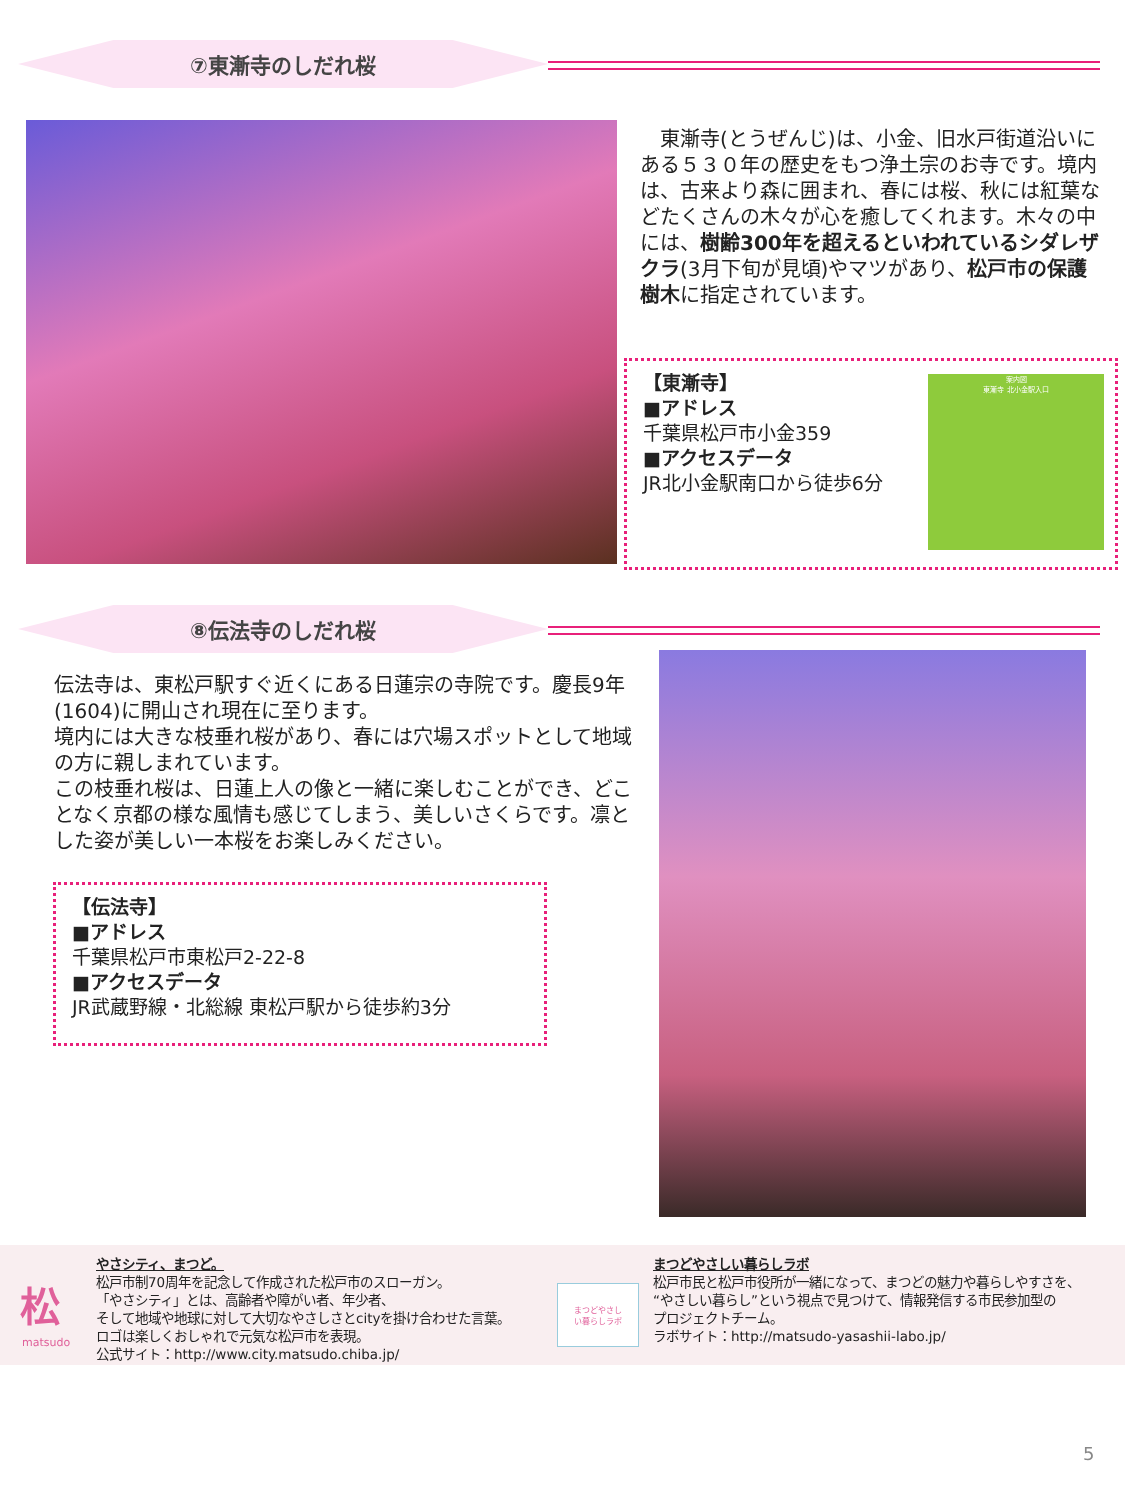⑦東漸寺のしだれ桜
　東漸寺(とうぜんじ)は、小金、旧水戸街道沿いにある５３０年の歴史をもつ浄土宗のお寺です。境内は、古来より森に囲まれ、春には桜、秋には紅葉などたくさんの木々が心を癒してくれます。木々の中には、樹齢300年を超えるといわれているシダレザクラ(3月下旬が見頃)やマツがあり、松戸市の保護樹木に指定されています。
【東漸寺】
■アドレス
千葉県松戸市小金359
■アクセスデータ
JR北小金駅南口から徒歩6分
案内図
東漸寺 北小金駅入口
⑧伝法寺のしだれ桜
伝法寺は、東松戸駅すぐ近くにある日蓮宗の寺院です。慶長9年(1604)に開山され現在に至ります。
境内には大きな枝垂れ桜があり、春には穴場スポットとして地域の方に親しまれています。
この枝垂れ桜は、日蓮上人の像と一緒に楽しむことができ、どことなく京都の様な風情も感じてしまう、美しいさくらです。凛とした姿が美しい一本桜をお楽しみください。
【伝法寺】
■アドレス
千葉県松戸市東松戸2-22-8
■アクセスデータ
JR武蔵野線・北総線 東松戸駅から徒歩約3分
松
matsudo
やさシティ、まつど。
松戸市制70周年を記念して作成された松戸市のスローガン。
「やさシティ」とは、高齢者や障がい者、年少者、
そして地域や地球に対して大切なやさしさとcityを掛け合わせた言葉。
ロゴは楽しくおしゃれで元気な松戸市を表現。
公式サイト：http://www.city.matsudo.chiba.jp/
まつどやさし
い暮らしラボ
まつどやさしい暮らしラボ
松戸市民と松戸市役所が一緒になって、まつどの魅力や暮らしやすさを、
“やさしい暮らし”という視点で見つけて、情報発信する市民参加型の
プロジェクトチーム。
ラボサイト：http://matsudo-yasashii-labo.jp/
5